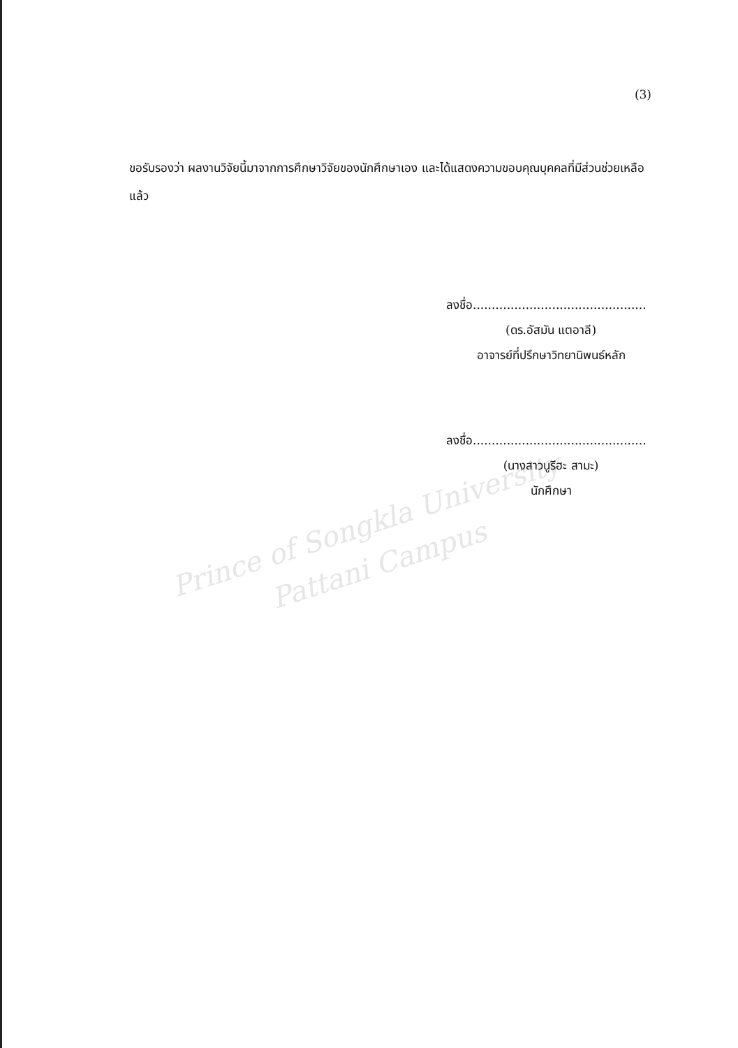Prince of Songkla University
Pattani Campus
(3)
ขอรับรองว่า ผลงานวิจัยนี้มาจากการศึกษาวิจัยของนักศึกษาเอง และได้แสดงความขอบคุณบุคคลที่มีส่วนช่วยเหลือแล้ว
ลงชื่อ..............................................
(ดร.อัสมัน แตอาลี)
อาจารย์ที่ปรึกษาวิทยานิพนธ์หลัก
ลงชื่อ..............................................
(นางสาวนูรีฮะ สามะ)
นักศึกษา